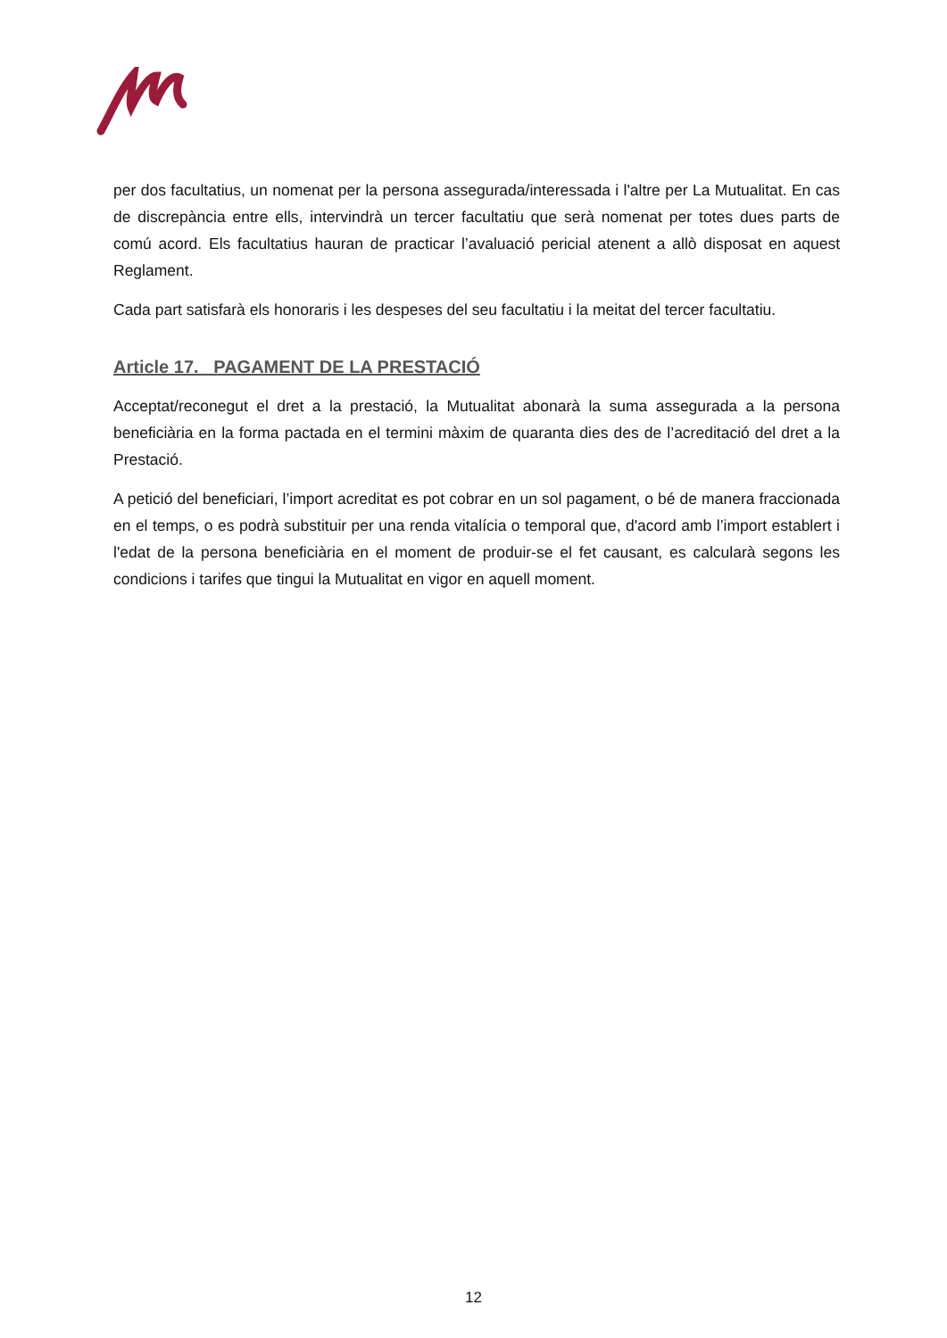per dos facultatius, un nomenat per la persona assegurada/interessada i l'altre per La Mutualitat. En cas de discrepància entre ells, intervindrà un tercer facultatiu que serà nomenat per totes dues parts de comú acord. Els facultatius hauran de practicar l’avaluació pericial atenent a allò disposat en aquest Reglament.
Cada part satisfarà els honoraris i les despeses del seu facultatiu i la meitat del tercer facultatiu.
Article 17. PAGAMENT DE LA PRESTACIÓ
Acceptat/reconegut el dret a la prestació, la Mutualitat abonarà la suma assegurada a la persona beneficiària en la forma pactada en el termini màxim de quaranta dies des de l’acreditació del dret a la Prestació.
A petició del beneficiari, l’import acreditat es pot cobrar en un sol pagament, o bé de manera fraccionada en el temps, o es podrà substituir per una renda vitalícia o temporal que, d'acord amb l’import establert i l'edat de la persona beneficiària en el moment de produir-se el fet causant, es calcularà segons les condicions i tarifes que tingui la Mutualitat en vigor en aquell moment.
12